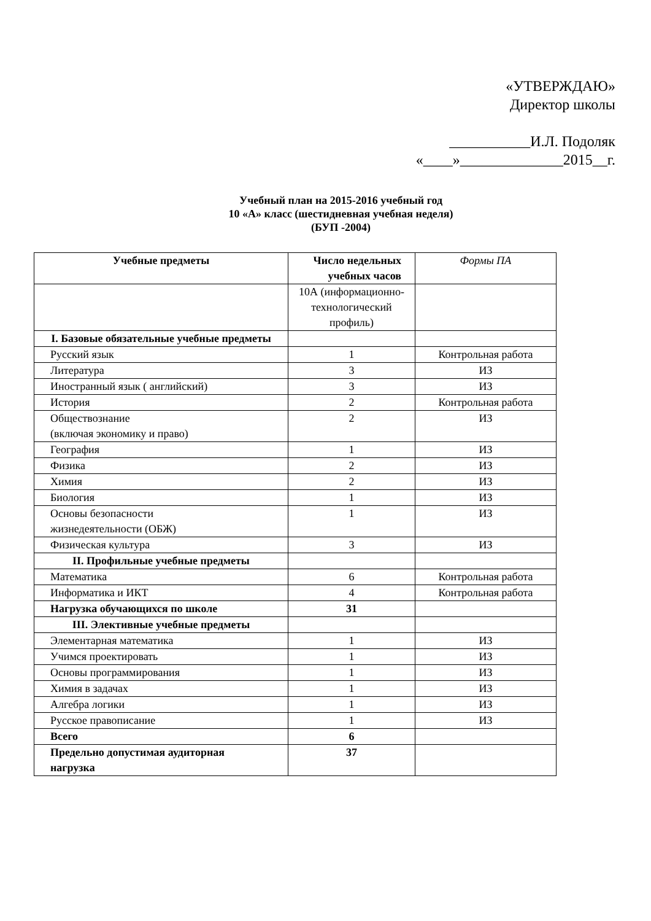«УТВЕРЖДАЮ»
Директор школы
___________И.Л. Подоляк
«____»______________2015__г.
Учебный план на 2015-2016 учебный год
10 «А» класс (шестидневная учебная неделя)
(БУП -2004)
| Учебные предметы | Число недельных учебных часов | Формы ПА |
| --- | --- | --- |
| | 10А (информационно-технологический профиль) | |
| I. Базовые обязательные учебные предметы | | |
| Русский язык | 1 | Контрольная работа |
| Литература | 3 | ИЗ |
| Иностранный язык ( английский) | 3 | ИЗ |
| История | 2 | Контрольная работа |
| Обществознание (включая экономику и право) | 2 | ИЗ |
| География | 1 | ИЗ |
| Физика | 2 | ИЗ |
| Химия | 2 | ИЗ |
| Биология | 1 | ИЗ |
| Основы безопасности жизнедеятельности (ОБЖ) | 1 | ИЗ |
| Физическая культура | 3 | ИЗ |
| II. Профильные учебные предметы | | |
| Математика | 6 | Контрольная работа |
| Информатика и ИКТ | 4 | Контрольная работа |
| Нагрузка обучающихся по школе | 31 | |
| III. Элективные учебные предметы | | |
| Элементарная математика | 1 | ИЗ |
| Учимся проектировать | 1 | ИЗ |
| Основы программирования | 1 | ИЗ |
| Химия в задачах | 1 | ИЗ |
| Алгебра логики | 1 | ИЗ |
| Русское правописание | 1 | ИЗ |
| Всего | 6 | |
| Предельно допустимая аудиторная нагрузка | 37 | |